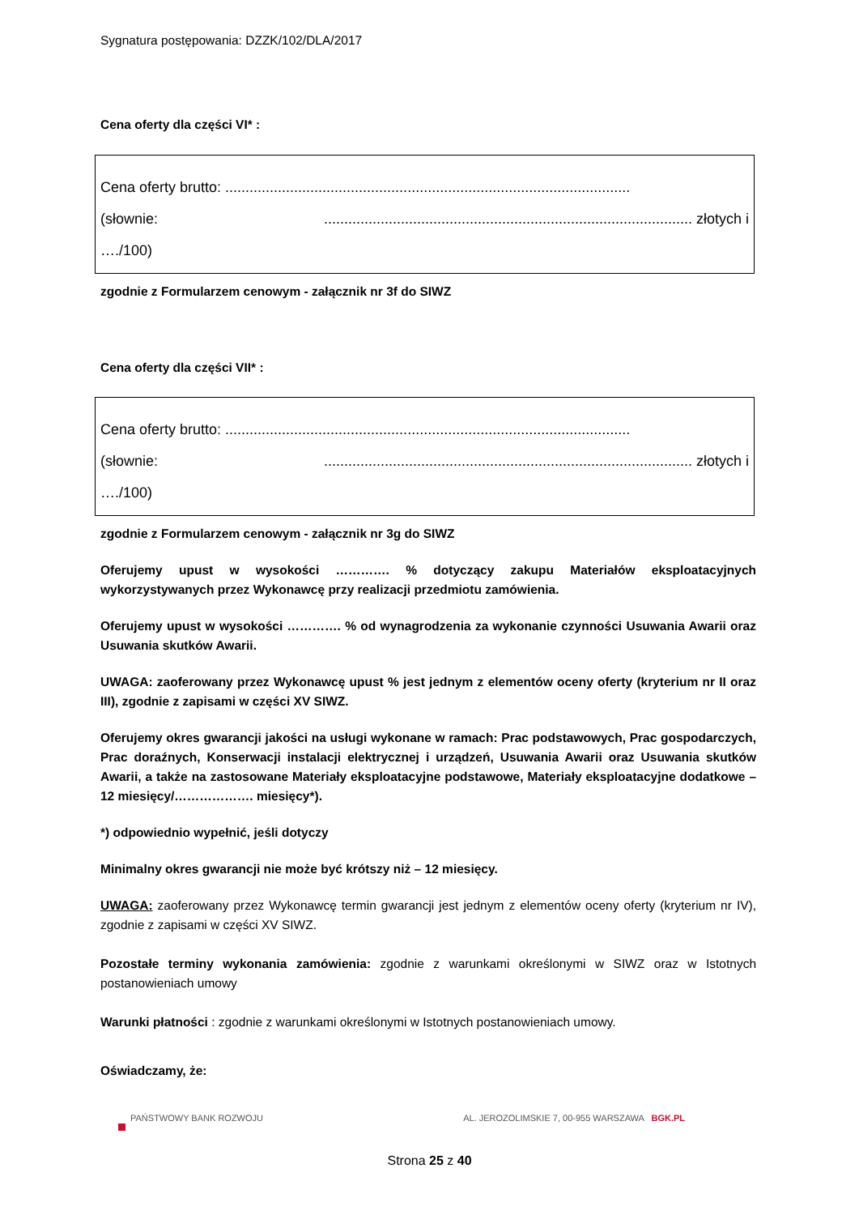Sygnatura postępowania: DZZK/102/DLA/2017
Cena oferty dla części VI* :
Cena oferty brutto: ....................................................................................................
(słownie:........................................................................................... złotych i
…./100)
zgodnie z Formularzem cenowym - załącznik nr 3f do SIWZ
Cena oferty dla części VII* :
Cena oferty brutto: ....................................................................................................
(słownie:........................................................................................... złotych i
…./100)
zgodnie z Formularzem cenowym - załącznik nr 3g do SIWZ
Oferujemy upust w wysokości …………. % dotyczący zakupu Materiałów eksploatacyjnych wykorzystywanych przez Wykonawcę przy realizacji przedmiotu zamówienia.
Oferujemy upust w wysokości …………. % od wynagrodzenia za wykonanie czynności Usuwania Awarii oraz Usuwania skutków Awarii.
UWAGA: zaoferowany przez Wykonawcę upust % jest jednym z elementów oceny oferty (kryterium nr II oraz III), zgodnie z zapisami w części XV SIWZ.
Oferujemy okres gwarancji jakości na usługi wykonane w ramach: Prac podstawowych, Prac gospodarczych, Prac doraźnych, Konserwacji instalacji elektrycznej i urządzeń, Usuwania Awarii oraz Usuwania skutków Awarii, a także na zastosowane Materiały eksploatacyjne podstawowe, Materiały eksploatacyjne dodatkowe – 12 miesięcy/………………. miesięcy*).
*) odpowiednio wypełnić, jeśli dotyczy
Minimalny okres gwarancji nie może być krótszy niż – 12 miesięcy.
UWAGA: zaoferowany przez Wykonawcę termin gwarancji jest jednym z elementów oceny oferty (kryterium nr IV), zgodnie z zapisami w części XV SIWZ.
Pozostałe terminy wykonania zamówienia: zgodnie z warunkami określonymi w SIWZ oraz w Istotnych postanowieniach umowy
Warunki płatności : zgodnie z warunkami określonymi w Istotnych postanowieniach umowy.
Oświadczamy, że:
PAŃSTWOWY BANK ROZWOJU AL. JEROZOLIMSKIE 7, 00-955 WARSZAWA BGK.PL
Strona 25 z 40